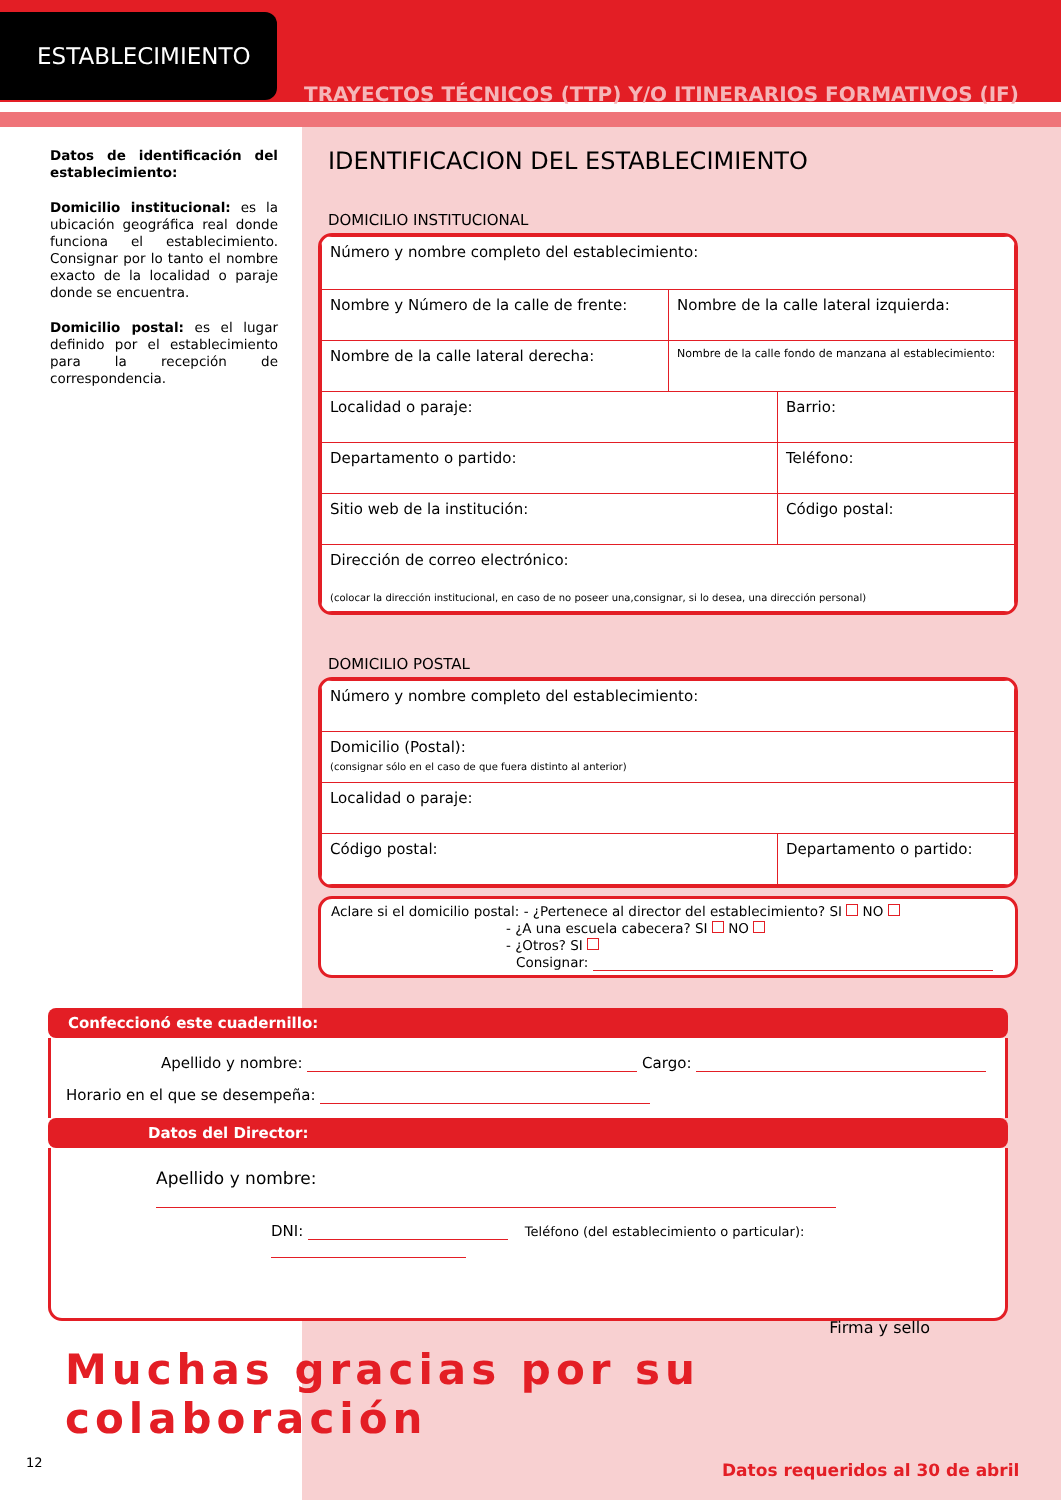ESTABLECIMIENTO
TRAYECTOS TÉCNICOS (TTP) Y/O ITINERARIOS FORMATIVOS (IF)
Datos de identificación del esta­blecimiento:
Domicilio institucional: es la ubicación geográfica real donde funciona el establecimiento. Consignar por lo tanto el nombre exacto de la localidad o paraje donde se encuentra.
Domicilio postal: es el lugar definido por el establecimiento para la recepción de correspondencia.
IDENTIFICACION DEL ESTABLECIMIENTO
DOMICILIO INSTITUCIONAL
| Número y nombre completo del establecimiento: | | |
| Nombre y Número de la calle de frente: | Nombre de la calle lateral izquierda: | |
| Nombre de la calle lateral derecha: | Nombre de la calle fondo de manzana al establecimiento: | |
| Localidad o paraje: | | Barrio: |
| Departamento o partido: | | Teléfono: |
| Sitio web de la institución: | | Código postal: |
| Dirección de correo electrónico: (colocar la dirección institucional, en caso de no poseer una,consignar, si lo desea, una dirección personal) | | |
DOMICILIO POSTAL
| Número y nombre completo del establecimiento: | |
| Domicilio (Postal): (consignar sólo en el caso de que fuera distinto al anterior) | |
| Localidad o paraje: | |
| Código postal: | Departamento o partido: |
Aclare si el domicilio postal: - ¿Pertenece al director del establecimiento? SI NO
- ¿A una escuela cabecera? SI NO
- ¿Otros? SI
Consignar:
Confeccionó este cuadernillo:
Apellido y nombre: Cargo:
Horario en el que se desempeña:
Datos del Director:
Apellido y nombre:
DNI: Teléfono (del establecimiento o particular):
Firma y sello
Muchas gracias por su colaboración
12
Datos requeridos al 30 de abril